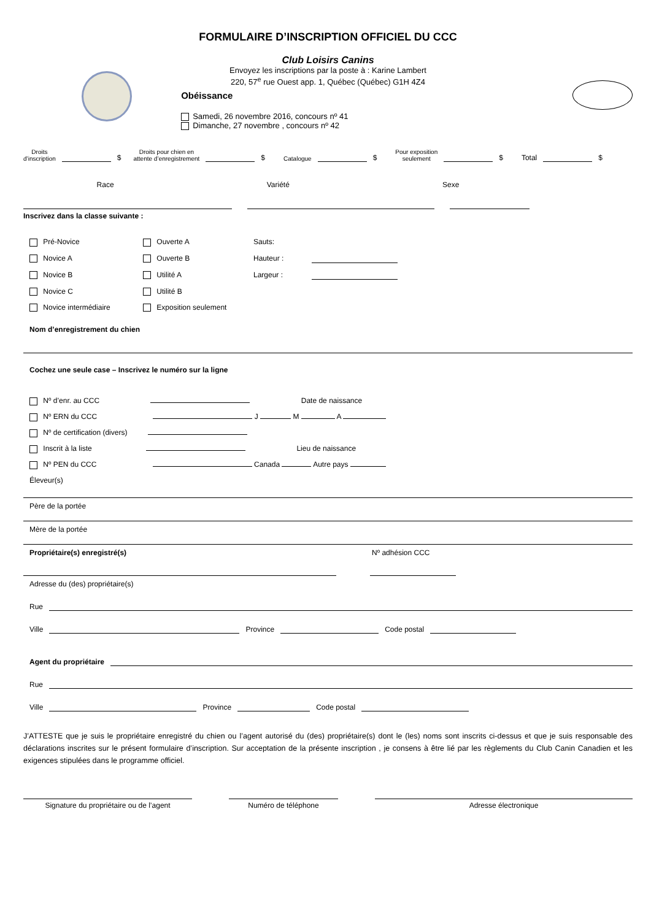FORMULAIRE D’INSCRIPTION OFFICIEL DU CCC
Club Loisirs Canins
Envoyez les inscriptions par la poste à : Karine Lambert
220, 57<sup>e</sup> rue Ouest app. 1, Québec (Québec) G1H 4Z4
Obéissance
Samedi, 26 novembre 2016, concours nº 41
Dimanche, 27 novembre , concours nº 42
Droits
d’inscription
$
Droits pour chien en
attente d’enregistrement
$
Catalogue
$
Pour exposition
seulement
$
Total
$
Race Variété Sexe
Inscrivez dans la classe suivante :
Pré-Novice Ouverte A Sauts: Novice A Ouverte B Hauteur : Novice B Utilité A Largeur : Novice C Utilité B Novice intermédiaire Exposition seulement
Nom d’enregistrement du chien
Cochez une seule case – Inscrivez le numéro sur la ligne
Nº d’enr. au CCC Date de naissance
Nº ERN du CCC J M A
Nº de certification (divers)
Inscrit à la liste Lieu de naissance
Nº PEN du CCC Canada Autre pays
Éleveur(s)
Père de la portée
Mère de la portée
Propriétaire(s) enregistré(s) Nº adhésion CCC
Adresse du (des) propriétaire(s)
Rue
Ville Province Code postal
Agent du propriétaire
Rue
Ville Province Code postal
J’ATTESTE que je suis le propriétaire enregistré du chien ou l’agent autorisé du (des) propriétaire(s) dont le (les) noms sont inscrits ci-dessus et que je suis responsable des déclarations inscrites sur le présent formulaire d’inscription. Sur acceptation de la présente inscription , je consens à être lié par les règlements du Club Canin Canadien et les exigences stipulées dans le programme officiel.
Signature du propriétaire ou de l’agent
Numéro de téléphone Adresse électronique